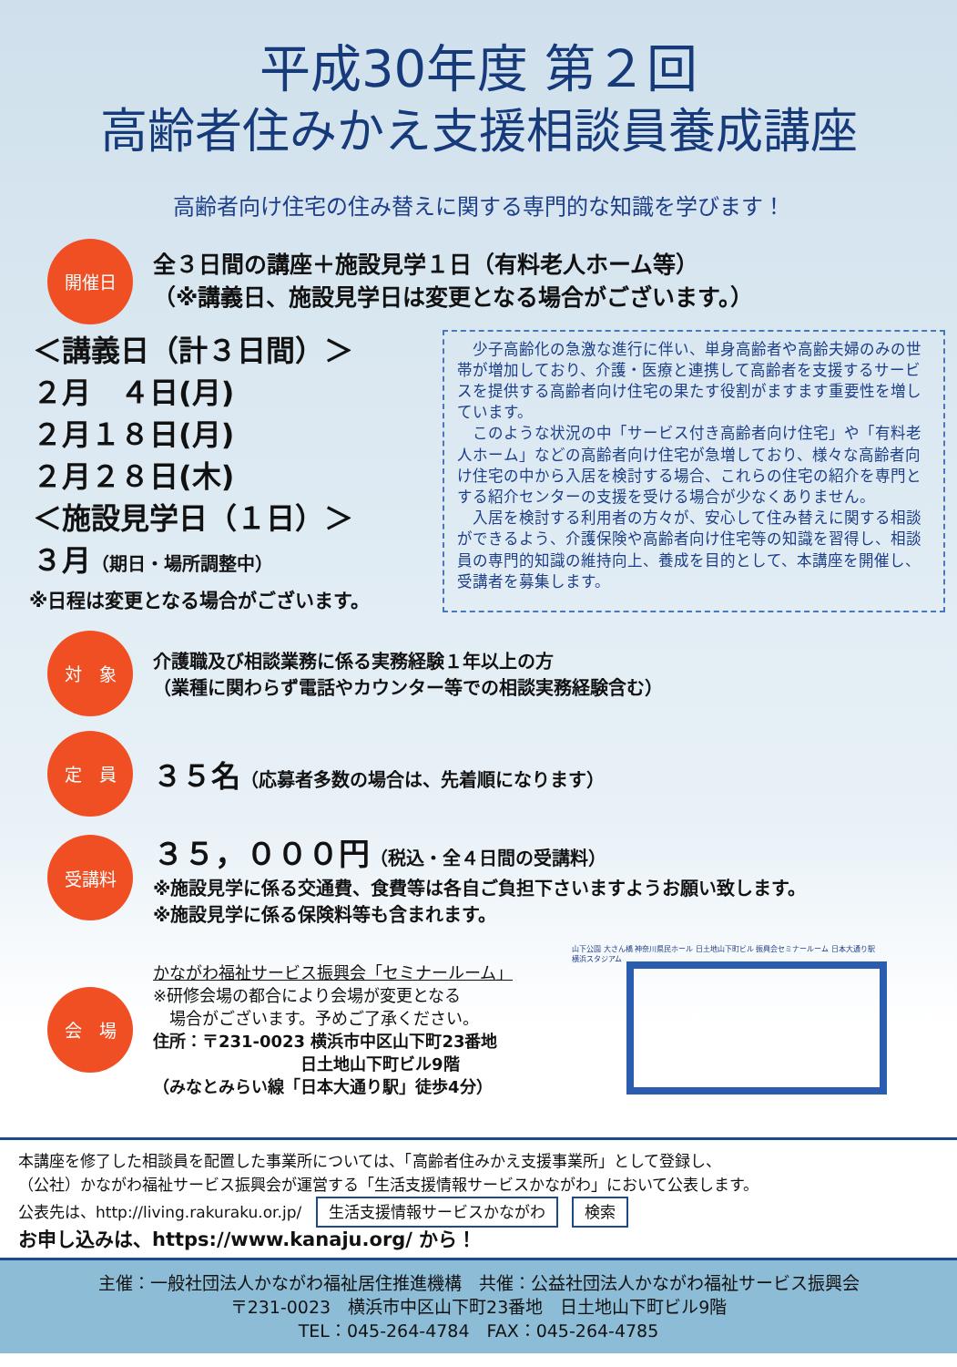平成30年度 第２回
高齢者住みかえ支援相談員養成講座
高齢者向け住宅の住み替えに関する専門的な知識を学びます！
開催日
全３日間の講座＋施設見学１日（有料老人ホーム等）
（※講義日、施設見学日は変更となる場合がございます。）
＜講義日（計３日間）＞
２月　４日(月)
２月１８日(月)
２月２８日(木)
＜施設見学日（１日）＞
３月（期日・場所調整中）
※日程は変更となる場合がございます。
　少子高齢化の急激な進行に伴い、単身高齢者や高齢夫婦のみの世帯が増加しており、介護・医療と連携して高齢者を支援するサービスを提供する高齢者向け住宅の果たす役割がますます重要性を増しています。
　このような状況の中「サービス付き高齢者向け住宅」や「有料老人ホーム」などの高齢者向け住宅が急増しており、様々な高齢者向け住宅の中から入居を検討する場合、これらの住宅の紹介を専門とする紹介センターの支援を受ける場合が少なくありません。
　入居を検討する利用者の方々が、安心して住み替えに関する相談ができるよう、介護保険や高齢者向け住宅等の知識を習得し、相談員の専門的知識の維持向上、養成を目的として、本講座を開催し、受講者を募集します。
対　象
介護職及び相談業務に係る実務経験１年以上の方
（業種に関わらず電話やカウンター等での相談実務経験含む）
定　員
３５名（応募者多数の場合は、先着順になります）
受講料
３５，０００円（税込・全４日間の受講料）
※施設見学に係る交通費、食費等は各自ご負担下さいますようお願い致します。
※施設見学に係る保険料等も含まれます。
会　場
かながわ福祉サービス振興会「セミナールーム」
※研修会場の都合により会場が変更となる
　場合がございます。予めご了承ください。
住所：〒231-0023 横浜市中区山下町23番地
　　　　　　　　　日土地山下町ビル9階
（みなとみらい線「日本大通り駅」徒歩4分）
山下公園 大さん橋 神奈川県民ホール 日土地山下町ビル 振興会セミナールーム 日本大通り駅 横浜スタジアム
本講座を修了した相談員を配置した事業所については、「高齢者住みかえ支援事業所」として登録し、
（公社）かながわ福祉サービス振興会が運営する「生活支援情報サービスかながわ」において公表します。
公表先は、http://living.rakuraku.or.jp/ 生活支援情報サービスかながわ 検索
お申し込みは、https://www.kanaju.org/ から！
主催：一般社団法人かながわ福祉居住推進機構　共催：公益社団法人かながわ福祉サービス振興会
〒231-0023　横浜市中区山下町23番地　日土地山下町ビル9階
TEL：045-264-4784　FAX：045-264-4785